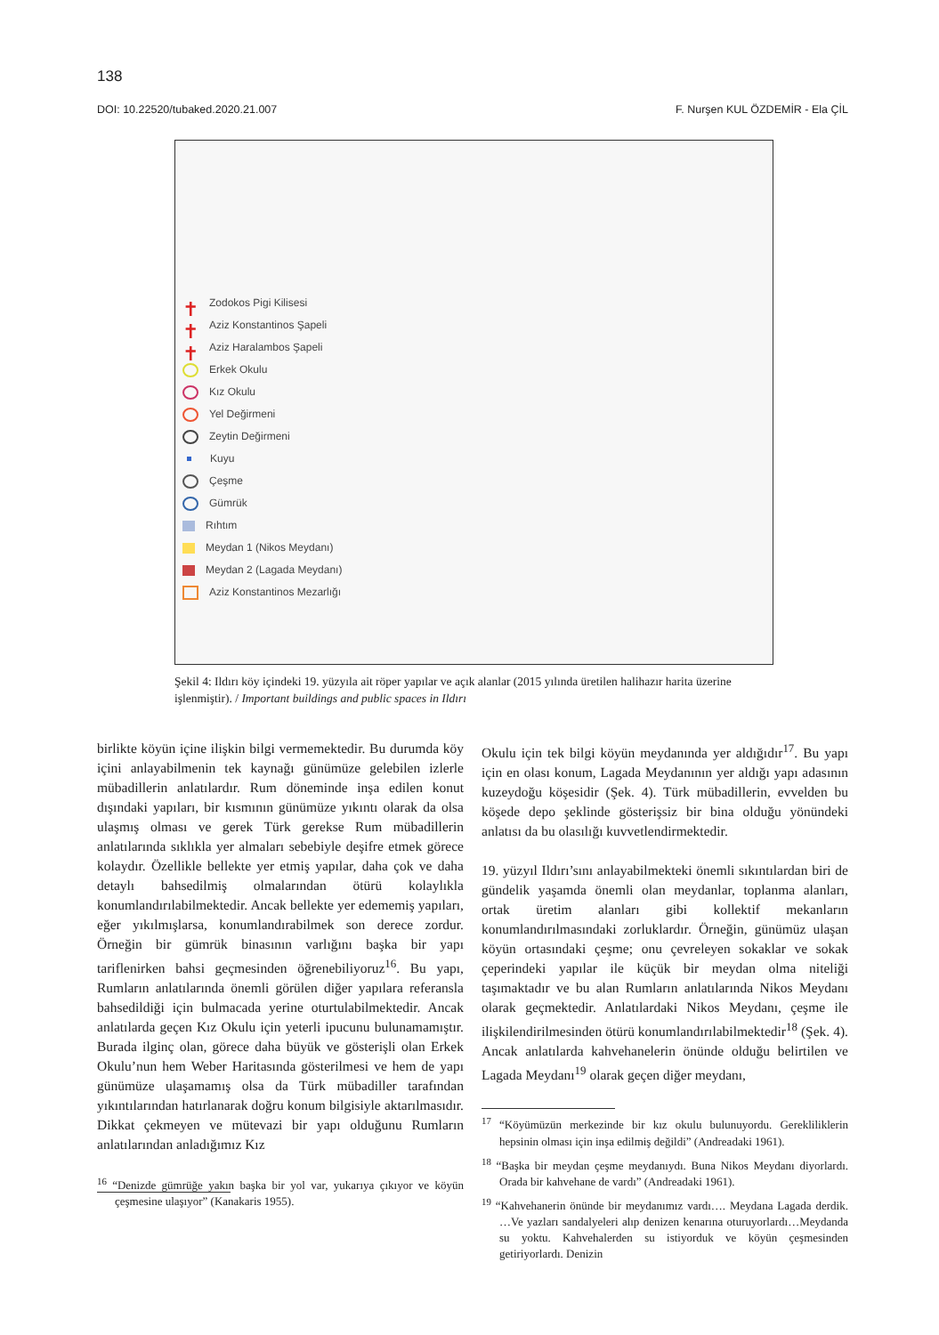138
DOI: 10.22520/tubaked.2020.21.007 F. Nurşen KUL ÖZDEMİR - Ela ÇİL
✝ Zodokos Pigi Kilisesi
✝ Aziz Konstantinos Şapeli
✝ Aziz Haralambos Şapeli
Erkek Okulu
Kız Okulu
Yel Değirmeni
Zeytin Değirmeni
Kuyu
Çeşme
Gümrük
Rıhtım
Meydan 1 (Nikos Meydanı)
Meydan 2 (Lagada Meydanı)
Aziz Konstantinos Mezarlığı
Şekil 4: Ildırı köy içindeki 19. yüzyıla ait röper yapılar ve açık alanlar (2015 yılında üretilen halihazır harita üzerine işlenmiştir). / Important buildings and public spaces in Ildırı
birlikte köyün içine ilişkin bilgi vermemektedir. Bu durumda köy içini anlayabilmenin tek kaynağı günümüze gelebilen izlerle mübadillerin anlatılardır. Rum döneminde inşa edilen konut dışındaki yapıları, bir kısmının günümüze yıkıntı olarak da olsa ulaşmış olması ve gerek Türk gerekse Rum mübadillerin anlatılarında sıklıkla yer almaları sebebiyle deşifre etmek görece kolaydır. Özellikle bellekte yer etmiş yapılar, daha çok ve daha detaylı bahsedilmiş olmalarından ötürü kolaylıkla konumlandırılabilmektedir. Ancak bellekte yer edememiş yapıları, eğer yıkılmışlarsa, konumlandırabilmek son derece zordur. Örneğin bir gümrük binasının varlığını başka bir yapı tariflenirken bahsi geçmesinden öğrenebiliyoruz<sup>16</sup>. Bu yapı, Rumların anlatılarında önemli görülen diğer yapılara referansla bahsedildiği için bulmacada yerine oturtulabilmektedir. Ancak anlatılarda geçen Kız Okulu için yeterli ipucunu bulunamamıştır. Burada ilginç olan, görece daha büyük ve gösterişli olan Erkek Okulu’nun hem Weber Haritasında gösterilmesi ve hem de yapı günümüze ulaşamamış olsa da Türk mübadiller tarafından yıkıntılarından hatırlanarak doğru konum bilgisiyle aktarılmasıdır. Dikkat çekmeyen ve mütevazi bir yapı olduğunu Rumların anlatılarından anladığımız Kız
<sup>16</sup> “Denizde gümrüğe yakın başka bir yol var, yukarıya çıkıyor ve köyün çeşmesine ulaşıyor” (Kanakaris 1955).
Okulu için tek bilgi köyün meydanında yer aldığıdır<sup>17</sup>. Bu yapı için en olası konum, Lagada Meydanının yer aldığı yapı adasının kuzeydoğu köşesidir (Şek. 4). Türk mübadillerin, evvelden bu köşede depo şeklinde gösterişsiz bir bina olduğu yönündeki anlatısı da bu olasılığı kuvvetlendirmektedir.
19. yüzyıl Ildırı’sını anlayabilmekteki önemli sıkıntılardan biri de gündelik yaşamda önemli olan meydanlar, toplanma alanları, ortak üretim alanları gibi kollektif mekanların konumlandırılmasındaki zorluklardır. Örneğin, günümüz ulaşan köyün ortasındaki çeşme; onu çevreleyen sokaklar ve sokak çeperindeki yapılar ile küçük bir meydan olma niteliği taşımaktadır ve bu alan Rumların anlatılarında Nikos Meydanı olarak geçmektedir. Anlatılardaki Nikos Meydanı, çeşme ile ilişkilendirilmesinden ötürü konumlandırılabilmektedir<sup>18</sup> (Şek. 4). Ancak anlatılarda kahvehanelerin önünde olduğu belirtilen ve Lagada Meydanı<sup>19</sup> olarak geçen diğer meydanı,
<sup>17</sup> “Köyümüzün merkezinde bir kız okulu bulunuyordu. Gerekliliklerin hepsinin olması için inşa edilmiş değildi” (Andreadaki 1961).
<sup>18</sup> “Başka bir meydan çeşme meydanıydı. Buna Nikos Meydanı diyorlardı. Orada bir kahvehane de vardı” (Andreadaki 1961).
<sup>19</sup> “Kahvehanerin önünde bir meydanımız vardı…. Meydana Lagada derdik. …Ve yazları sandalyeleri alıp denizen kenarına oturuyorlardı…Meydanda su yoktu. Kahvehalerden su istiyorduk ve köyün çeşmesinden getiriyorlardı. Denizin